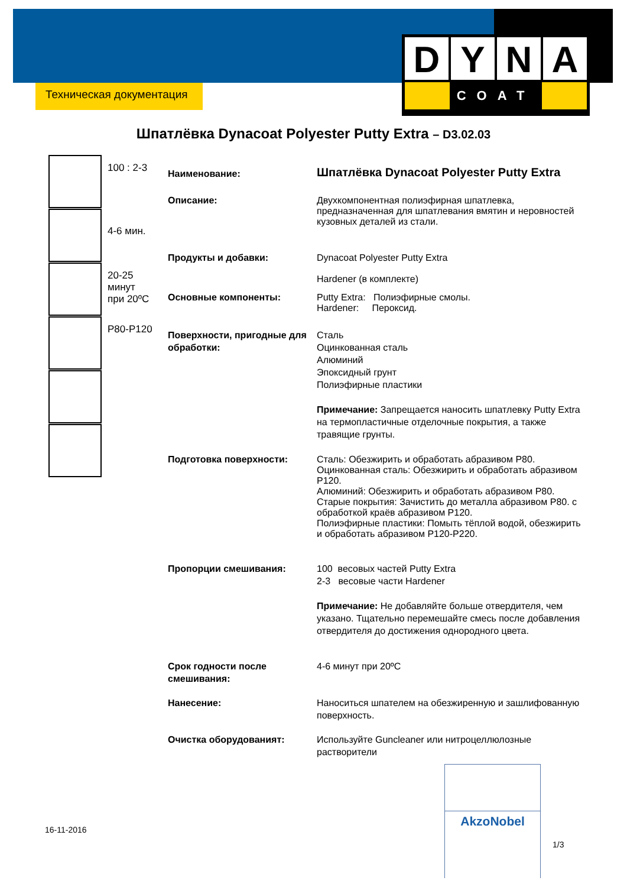Техническая документация
D Y N A
COAT
Шпатлёвка Dynacoat Polyester Putty Extra – D3.02.03
100 : 2-3
4-6 мин.
20-25
минут
при 20ºC
P80-P120
Наименование:
Шпатлёвка Dynacoat Polyester Putty Extra
Описание: Двухкомпонентная полиэфирная шпатлевка, предназначенная для шпатлевания вмятин и неровностей кузовных деталей из стали.
Продукты и добавки: Dynacoat Polyester Putty Extra
Hardener (в комплекте)
Основные компоненты: Putty Extra: Полиэфирные смолы.
Hardener: Пероксид.
Поверхности, пригодные для обработки:
Сталь
Оцинкованная сталь
Алюминий
Эпоксидный грунт
Полиэфирные пластики
Примечание: Запрещается наносить шпатлевку Putty Extra на термопластичные отделочные покрытия, а также травящие грунты.
Подготовка поверхности: Сталь: Обезжирить и обработать абразивом P80.
Оцинкованная сталь: Обезжирить и обработать абразивом P120.
Алюминий: Обезжирить и обработать абразивом P80.
Старые покрытия: Зачистить до металла абразивом P80. с обработкой краёв абразивом P120.
Полиэфирные пластики: Помыть тёплой водой, обезжирить и обработать абразивом P120-P220.
Пропорции смешивания: 100 весовых частей Putty Extra
2-3 весовые части Hardener
Примечание: Не добавляйте больше отвердителя, чем указано. Тщательно перемешайте смесь после добавления отвердителя до достижения однородного цвета.
Срок годности после смешивания:
4-6 минут при 20ºC
Нанесение: Наноситься шпателем на обезжиренную и зашлифованную поверхность.
Очистка оборудованият: Используйте Guncleaner или нитроцеллюлозные растворители
AkzoNobel
16-11-2016
1/3